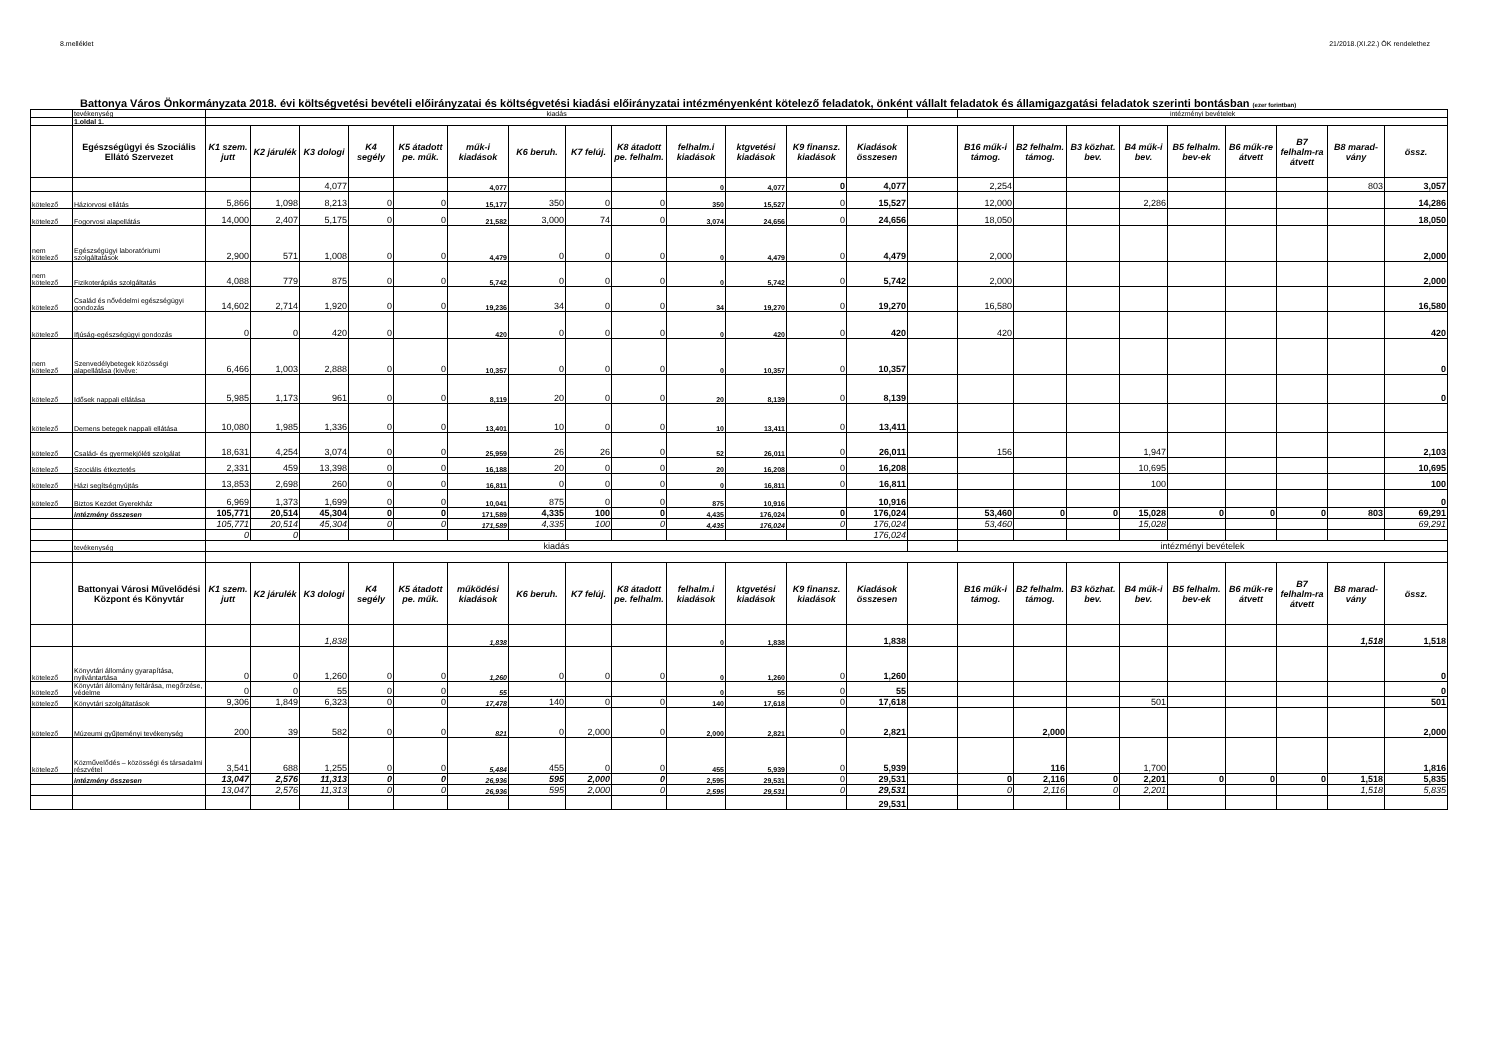8.melléklet 21/2018.(XI.22.) ÖK rendelethez
Battonya Város Önkormányzata 2018. évi költségvetési bevételi előirányzatai és költségvetési kiadási előirányzatai intézményenként kötelező feladatok, önként vállalt feladatok és államigazgatási feladatok szerinti bontásban (ezer forintban)
| | tevékenység | kiadás | | | | | | | | | | | | | | intézményi bevételek | | | | | | | | |
| | 1.oldal 1. | | | | | | | | | | | | | | | | | | | | | | | |
| | Egészségügyi és Szociális Ellátó Szervezet | K1 szem. jutt | K2 járulék | K3 dologi | K4 segély | K5 átadott pe. műk. | műk-i kiadások | K6 beruh. | K7 felúj. | K8 átadott pe. felhalm. | felhalm.i kiadások | ktgvetési kiadások | K9 finansz. kiadások | Kiadások összesen | | B16 műk-i támog. | B2 felhalm. támog. | B3 közhat. bev. | B4 műk-i bev. | B5 felhalm. bev-ek | B6 műk-re átvett | B7 felhalm-ra átvett | B8 marad-vány | össz. |
| | | | | 4,077 | | | 4,077 | | | | 0 | 4,077 | 0 | 4,077 | | 2,254 | | | | | | | 803 | 3,057 |
| kötelező | Háziorvosi ellátás | 5,866 | 1,098 | 8,213 | 0 | 0 | 15,177 | 350 | 0 | 0 | 350 | 15,527 | 0 | 15,527 | | 12,000 | | | 2,286 | | | | | 14,286 |
| kötelező | Fogorvosi alapellátás | 14,000 | 2,407 | 5,175 | 0 | 0 | 21,582 | 3,000 | 74 | 0 | 3,074 | 24,656 | 0 | 24,656 | | 18,050 | | | | | | | | 18,050 |
| nem kötelező | Egészségügyi laboratóriumi szolgáltatások | 2,900 | 571 | 1,008 | 0 | 0 | 4,479 | 0 | 0 | 0 | 0 | 4,479 | 0 | 4,479 | | 2,000 | | | | | | | | 2,000 |
| nem kötelező | Fizikoterápiás szolgáltatás | 4,088 | 779 | 875 | 0 | 0 | 5,742 | 0 | 0 | 0 | 0 | 5,742 | 0 | 5,742 | | 2,000 | | | | | | | | 2,000 |
| kötelező | Család és nővédelmi egészségügyi gondozás | 14,602 | 2,714 | 1,920 | 0 | 0 | 19,236 | 34 | 0 | 0 | 34 | 19,270 | 0 | 19,270 | | 16,580 | | | | | | | | 16,580 |
| kötelező | Ifjúság-egészségügyi gondozás | 0 | 0 | 420 | 0 | | 420 | 0 | 0 | 0 | 0 | 420 | 0 | 420 | | 420 | | | | | | | | 420 |
| nem kötelező | Szenvedélybetegek közösségi alapellátása (kivéve: | 6,466 | 1,003 | 2,888 | 0 | 0 | 10,357 | 0 | 0 | 0 | 0 | 10,357 | 0 | 10,357 | | | | | | | | | | 0 |
| kötelező | Idősek nappali ellátása | 5,985 | 1,173 | 961 | 0 | 0 | 8,119 | 20 | 0 | 0 | 20 | 8,139 | 0 | 8,139 | | | | | | | | | | 0 |
| kötelező | Demens betegek nappali ellátása | 10,080 | 1,985 | 1,336 | 0 | 0 | 13,401 | 10 | 0 | 0 | 10 | 13,411 | 0 | 13,411 | | | | | | | | | | |
| kötelező | Család- és gyermekjóléti szolgálat | 18,631 | 4,254 | 3,074 | 0 | 0 | 25,959 | 26 | 26 | 0 | 52 | 26,011 | 0 | 26,011 | | 156 | | | 1,947 | | | | | 2,103 |
| kötelező | Szociális étkeztetés | 2,331 | 459 | 13,398 | 0 | 0 | 16,188 | 20 | 0 | 0 | 20 | 16,208 | 0 | 16,208 | | | | | 10,695 | | | | | 10,695 |
| kötelező | Házi segítségnyújtás | 13,853 | 2,698 | 260 | 0 | 0 | 16,811 | 0 | 0 | 0 | 0 | 16,811 | 0 | 16,811 | | | | | 100 | | | | | 100 |
| kötelező | Biztos Kezdet Gyerekház | 6,969 | 1,373 | 1,699 | 0 | 0 | 10,041 | 875 | 0 | 0 | 875 | 10,916 | | 10,916 | | | | | | | | | | 0 |
| | intézmény összesen | 105,771 | 20,514 | 45,304 | 0 | 0 | 171,589 | 4,335 | 100 | 0 | 4,435 | 176,024 | 0 | 176,024 | | 53,460 | 0 | 0 | 15,028 | 0 | 0 | 0 | 803 | 69,291 |
| | | 105,771 | 20,514 | 45,304 | 0 | 0 | 171,589 | 4,335 | 100 | 0 | 4,435 | 176,024 | 0 | 176,024 | | 53,460 | | | 15,028 | | | | | 69,291 |
| | | 0 | 0 | | | | | | | | | | | 176,024 | | | | | | | | | | |
| | tevékenység | kiadás | | | | | | | | | | | | | | intézményi bevételek | | | | | | | | |
| | Battonyai Városi Művelődési Központ és Könyvtár | K1 szem. jutt | K2 járulék | K3 dologi | K4 segély | K5 átadott pe. műk. | működési kiadások | K6 beruh. | K7 felúj. | K8 átadott pe. felhalm. | felhalm.i kiadások | ktgvetési kiadások | K9 finansz. kiadások | Kiadások összesen | | B16 műk-i támog. | B2 felhalm. támog. | B3 közhat. bev. | B4 műk-i bev. | B5 felhalm. bev-ek | B6 műk-re átvett | B7 felhalm-ra átvett | B8 marad-vány | össz. |
| | | | | 1,838 | | | 1,838 | | | | 0 | 1,838 | | 1,838 | | | | | | | | | 1,518 | 1,518 |
| kötelező | Könyvtári állomány gyarapítása, nyilvántartása | 0 | 0 | 1,260 | 0 | 0 | 1,260 | 0 | 0 | 0 | 0 | 1,260 | 0 | 1,260 | | | | | | | | | | 0 |
| kötelező | Könyvtári állomány feltárása, megőrzése, védelme | 0 | 0 | 55 | 0 | 0 | 55 | | | | 0 | 55 | 0 | 55 | | | | | | | | | | 0 |
| kötelező | Könyvtári szolgáltatások | 9,306 | 1,849 | 6,323 | 0 | 0 | 17,478 | 140 | 0 | 0 | 140 | 17,618 | 0 | 17,618 | | | | | 501 | | | | | 501 |
| kötelező | Múzeumi gyűjteményi tevékenység | 200 | 39 | 582 | 0 | 0 | 821 | 0 | 2,000 | 0 | 2,000 | 2,821 | 0 | 2,821 | | | 2,000 | | | | | | | 2,000 |
| kötelező | Közművelődés – közösségi és társadalmi részvétel | 3,541 | 688 | 1,255 | 0 | 0 | 5,484 | 455 | 0 | 0 | 455 | 5,939 | 0 | 5,939 | | | 116 | | 1,700 | | | | | 1,816 |
| | intézmény összesen | 13,047 | 2,576 | 11,313 | 0 | 0 | 26,936 | 595 | 2,000 | 0 | 2,595 | 29,531 | 0 | 29,531 | | 0 | 2,116 | 0 | 2,201 | 0 | 0 | 0 | 1,518 | 5,835 |
| | | 13,047 | 2,576 | 11,313 | 0 | 0 | 26,936 | 595 | 2,000 | 0 | 2,595 | 29,531 | 0 | 29,531 | | 0 | 2,116 | 0 | 2,201 | | | | 1,518 | 5,835 |
| | | | | | | | | | | | | | | 29,531 | | | | | | | | | | |